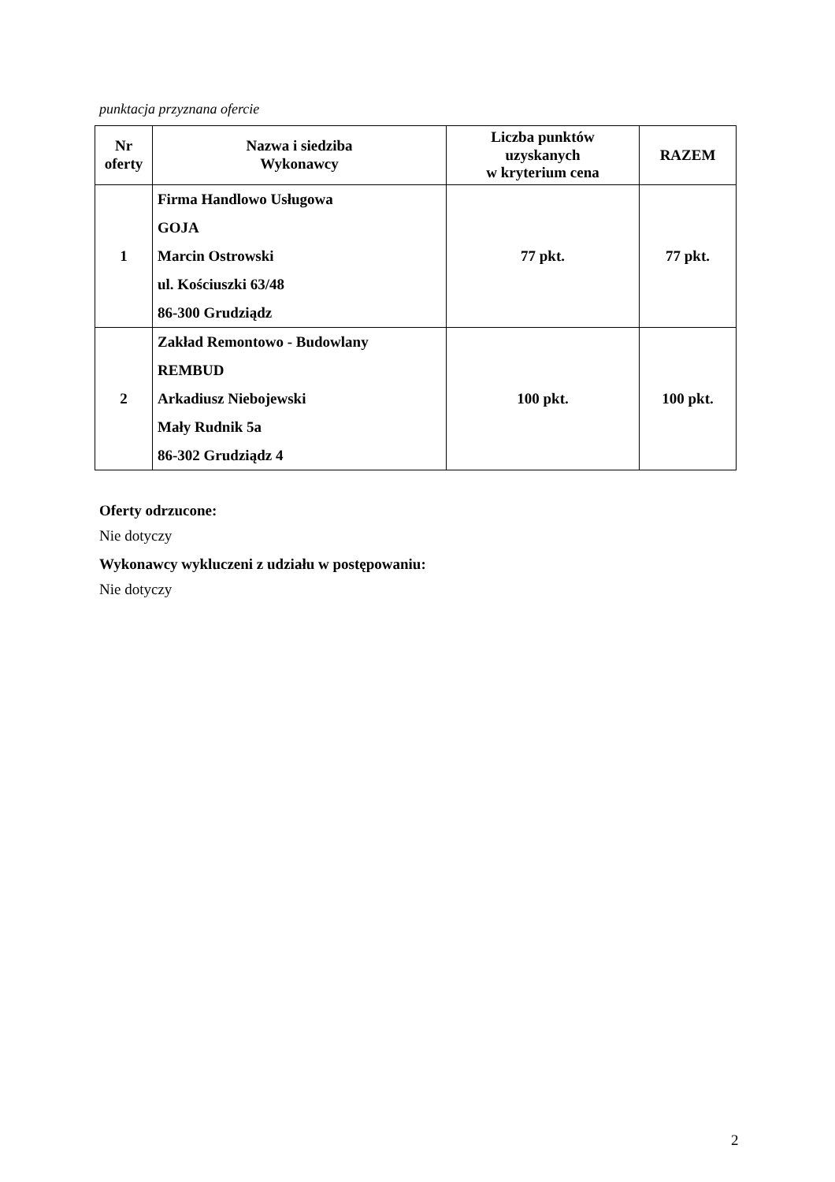punktacja przyznana ofercie
| Nr oferty | Nazwa i siedziba Wykonawcy | Liczba punktów uzyskanych w kryterium cena | RAZEM |
| --- | --- | --- | --- |
| 1 | Firma Handlowo Usługowa GOJA Marcin Ostrowski ul. Kościuszki 63/48 86-300 Grudziądz | 77 pkt. | 77 pkt. |
| 2 | Zakład Remontowo - Budowlany REMBUD Arkadiusz Niebojewski Mały Rudnik 5a 86-302 Grudziądz 4 | 100 pkt. | 100 pkt. |
Oferty odrzucone:
Nie dotyczy
Wykonawcy wykluczeni z udziału w postępowaniu:
Nie dotyczy
2